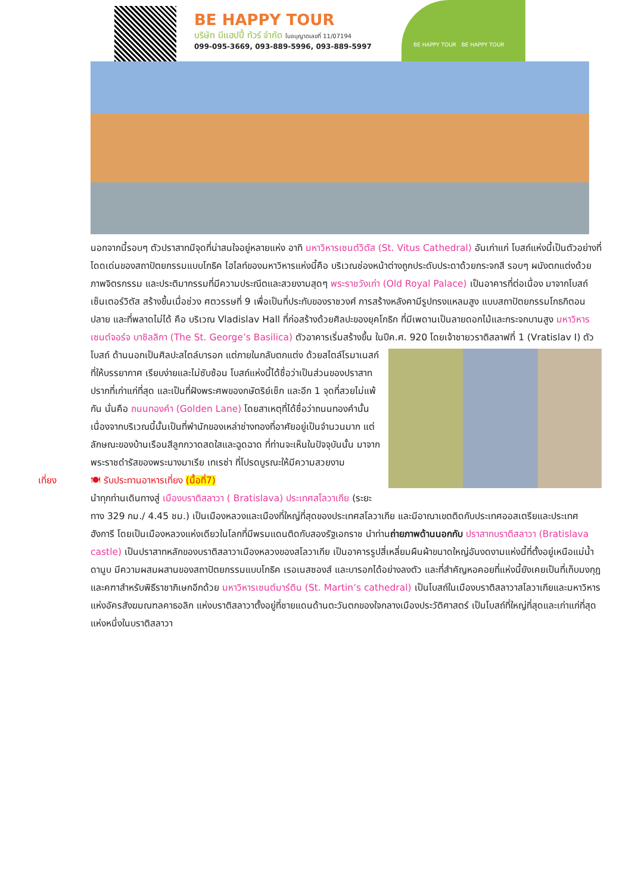BE HAPPY TOUR
บริษัท บีแฮปปี้ ทัวร์ จำกัด ใบอนุญาตเลขที่ 11/07194
099-095-3669, 093-889-5996, 093-889-5997
BE HAPPY TOUR BE HAPPY TOUR
นอกจากนี้รอบๆ ตัวปราสาทมีจุดที่น่าสนใจอยู่หลายแห่ง อาทิ มหาวิหารเซนต์วิตัส (St. Vitus Cathedral) อันเก่าแก่ โบสถ์แห่งนี้เป็นตัวอย่างที่โดดเด่นของสถาปัตยกรรมแบบโกธิค ไฮไลท์ของมหาวิหารแห่งนี้คือ บริเวณช่องหน้าต่างถูกประดับประดาด้วยกระจกสี รอบๆ ผนังตกแต่งด้วยภาพจิตรกรรม และประติมากรรมที่มีความประณีตและสวยงามสุดๆ พระราชวังเก่า (Old Royal Palace) เป็นอาคารที่ต่อเนื่อง มาจากโบสถ์เซ็นเตอร์วิตัส สร้างขึ้นเมื่อช่วง ศตวรรษที่ 9 เพื่อเป็นที่ประทับของราชวงศ์ การสร้างหลังคามีรูปทรงแหลมสูง แบบสถาปัตยกรรมโกธกิตอนปลาย และที่พลาดไม่ได้ คือ บริเวณ Vladislav Hall ที่ก่อสร้างด้วยศิลปะของยุคโกธิก ที่มีเพดานเป็นลายดอกไม้และกระจกบานสูง มหาวิหารเซนต์จอร์จ บาซิลลิกา (The St. George’s Basilica) ตัวอาคารเริ่มสร้างขึ้น ในปีค.ศ. 920 โดยเจ้าชายวราติสลาฟที่ 1
(Vratislav I) ตัวโบสถ์ ด้านนอกเป็นศิลปะสไตล์บารอก แต่ภายในกลับตกแต่ง ด้วยสไตล์โรมาเนสก์ที่ให้บรรยากาศ เรียบง่ายและไม่ซับซ้อน โบสถ์แห่งนี้ได้ชื่อว่าเป็นส่วนของปราสาทปรากที่เก่าแก่ที่สุด และเป็นที่ฝังพระศพของกษัตริย์เช็ก และอีก 1 จุดที่สวยไม่แพ้กัน นั่นคือ ถนนทองคำ (Golden Lane) โดยสาเหตุที่ได้ชื่อว่าถนนทองคำนั้น เนื่องจากบริเวณนี้นั้นเป็นที่พำนักของเหล่าช่างทองที่อาศัยอยู่เป็นจำนวนมาก แต่ลักษณะของบ้านเรือนสีลูกกวาดสดใสและฉูดฉาด ที่ท่านจะเห็นในปัจจุบันนั้น มาจากพระราชดำรัสของพระนางมาเรีย เทเรซ่า ที่โปรดบูรณะให้มีความสวยงาม
เที่ยง 🍽 รับประทานอาหารเที่ยง (มื้อที่7)
นำทุกท่านเดินทางสู่ เมืองบราติสลาวา ( Bratislava) ประเทศสโลวาเกีย (ระยะทาง 329 กม./ 4.45 ชม.) เป็นเมืองหลวงและเมืองที่ใหญ่ที่สุดของประเทศสโลวาเกีย และมีอาณาเขตติดกับประเทศออสเตรียและประเทศฮังการี โดยเป็นเมืองหลวงแห่งเดียวในโลกที่มีพรมแดนติดกับสองรัฐเอกราช นำท่านถ่ายภาพด้านนอกกับ ปราสาทบราติสลาวา (Bratislava castle) เป็นปราสาทหลักของบราติสลาวาเมืองหลวงของสโลวาเกีย เป็นอาคารรูปสี่เหลี่ยมผืนผ้าขนาดใหญ่อันงดงามแห่งนี้ที่ตั้งอยู่เหนือแม่น้ำดานูบ มีความผสมผสานของสถาปัตยกรรมแบบโกธิค เรอเนสซองส์ และบารอกได้อย่างลงตัว และที่สำคัญหอคอยที่แห่งนี้ยังเคยเป็นที่เก็บมงกุฎและคฑาสำหรับพิธีราชาภิเษกอีกด้วย มหาวิหารเซนต์มาร์ติน (St. Martin’s cathedral) เป็นโบสถ์ในเมืองบราติสลาวาสโลวาเกียและมหาวิหารแห่งอัครสังฆมณฑลคาธอลิก แห่งบราติสลาวาตั้งอยู่ที่ชายแดนด้านตะวันตกของใจกลางเมืองประวัติศาสตร์ เป็นโบสถ์ที่ใหญ่ที่สุดและเก่าแก่ที่สุดแห่งหนึ่งในบราติสลาวา